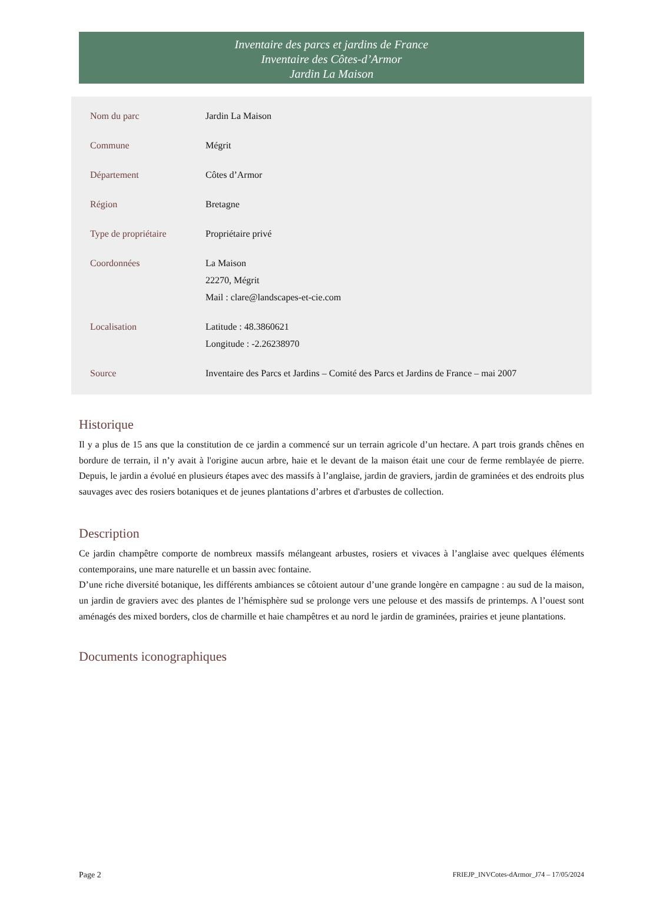Inventaire des parcs et jardins de France
Inventaire des Côtes-d’Armor
Jardin La Maison
| Nom du parc | Jardin La Maison |
| Commune | Mégrit |
| Département | Côtes d’Armor |
| Région | Bretagne |
| Type de propriétaire | Propriétaire privé |
| Coordonnées | La Maison 22270, Mégrit Mail : clare@landscapes-et-cie.com |
| Localisation | Latitude : 48.3860621 Longitude : -2.26238970 |
| Source | Inventaire des Parcs et Jardins – Comité des Parcs et Jardins de France – mai 2007 |
Historique
Il y a plus de 15 ans que la constitution de ce jardin a commencé sur un terrain agricole d’un hectare. A part trois grands chênes en bordure de terrain, il n’y avait à l'origine aucun arbre, haie et le devant de la maison était une cour de ferme remblayée de pierre. Depuis, le jardin a évolué en plusieurs étapes avec des massifs à l’anglaise, jardin de graviers, jardin de graminées et des endroits plus sauvages avec des rosiers botaniques et de jeunes plantations d’arbres et d'arbustes de collection.
Description
Ce jardin champêtre comporte de nombreux massifs mélangeant arbustes, rosiers et vivaces à l’anglaise avec quelques éléments contemporains, une mare naturelle et un bassin avec fontaine.
D’une riche diversité botanique, les différents ambiances se côtoient autour d’une grande longère en campagne : au sud de la maison, un jardin de graviers avec des plantes de l’hémisphère sud se prolonge vers une pelouse et des massifs de printemps. A l’ouest sont aménagés des mixed borders, clos de charmille et haie champêtres et au nord le jardin de graminées, prairies et jeune plantations.
Documents iconographiques
Page 2 FRIEJP_INVCotes-dArmor_J74 – 17/05/2024